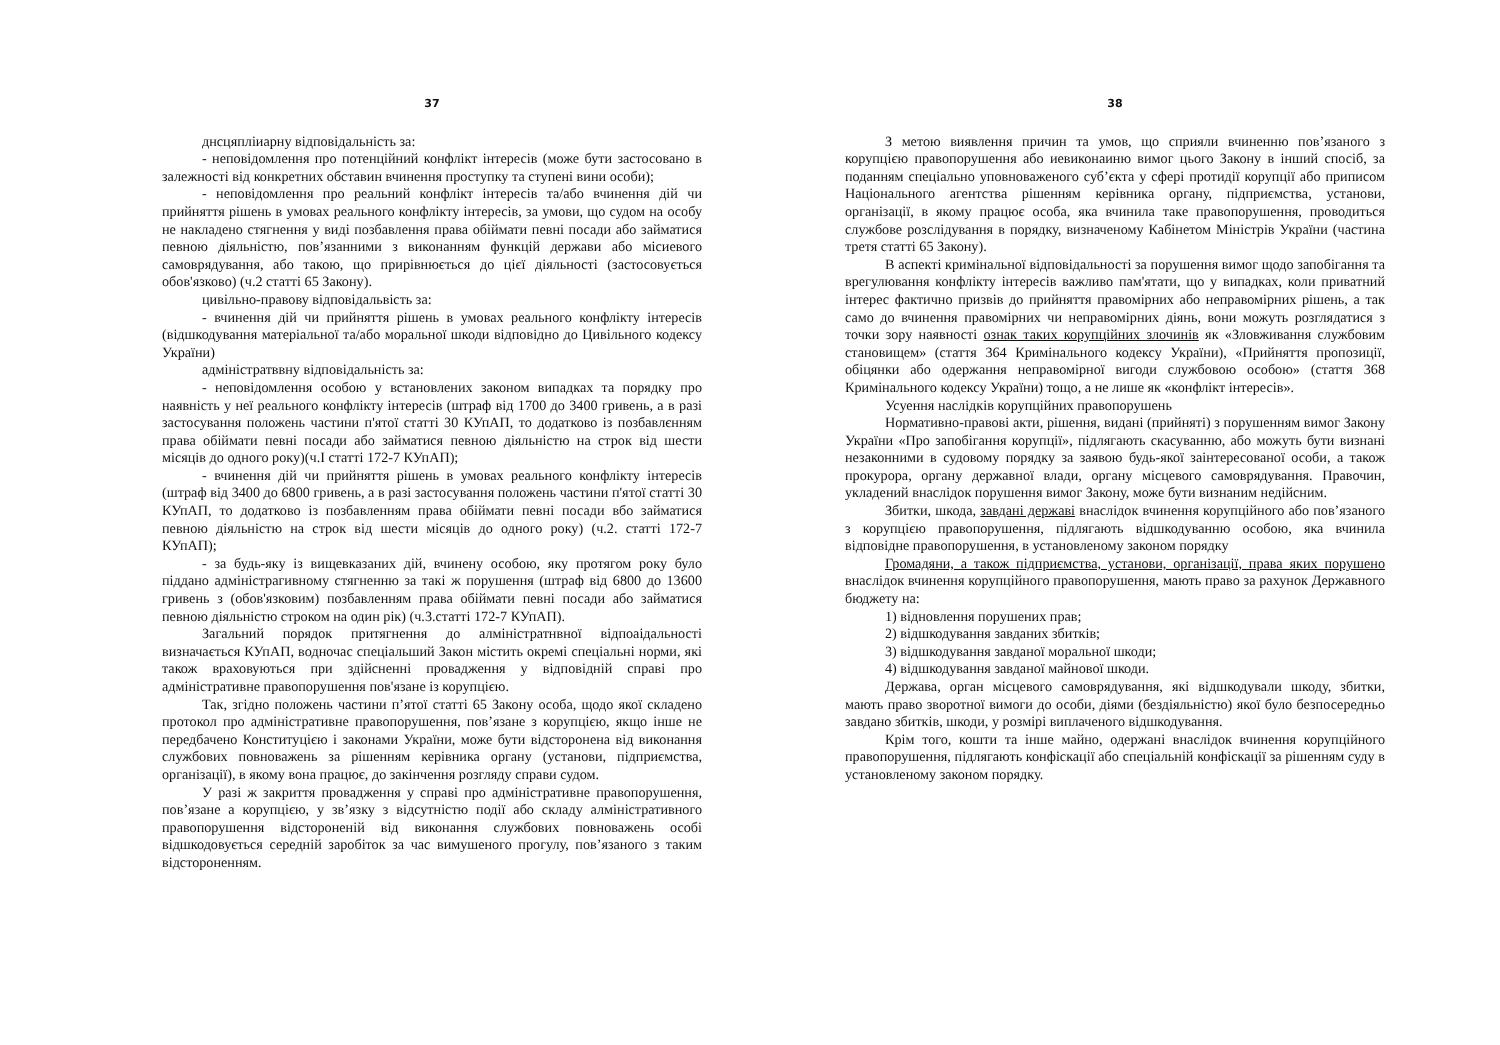37
днсцяпліиарну відповідальність за:
- неповідомлення про потенційний конфлікт інтересів (може бути застосовано в залежності від конкретних обставин вчинення проступку та ступені вини особи);
- неповідомлення про реальний конфлікт інтересів та/або вчинення дій чи прийняття рішень в умовах реального конфлікту інтересів, за умови, що судом на особу не накладено стягнення у виді позбавлення права обіймати певні посади або займатися певною діяльністю, пов’язанними з виконанням функцій держави або місиевого самоврядування, або такою, що прирівнюється до цієї діяльності (застосовується обов'язково) (ч.2 статті 65 Закону).
цивільно-правову відповідальвість за:
- вчинення дій чи прийняття рішень в умовах реального конфлікту інтересів (відшкодування матеріальної та/або моральної шкоди відповідно до Цивільного кодексу України)
адміністратввну відповідальність за:
- неповідомлення особою у встановлених законом випадках та порядку про наявність у неї реального конфлікту інтересів (штраф від 1700 до 3400 гривень, а в разі застосування положень частини п'ятої статті 30 КУпАП, то додатково із позбавлєнням права обіймати певні посади або займатися певною діяльністю на строк від шести місяців до одного року)(ч.І статті 172-7 КУпАП);
- вчинення дій чи прийняття рішень в умовах реального конфлікту інтересів (штраф від 3400 до 6800 гривень, а в разі застосування положень частини п'ятої статті 30 КУпАП, то додатково із позбавленням права обіймати певні посади вбо займатися певною діяльністю на строк від шести місяців до одного року) (ч.2. статті 172-7 КУпАП);
- за будь-яку із вищевказаних дій, вчинену особою, яку протягом року було піддано адміністрагивному стягненню за такі ж порушення (штраф від 6800 до 13600 гривень з (обов'язковим) позбавленням права обіймати певні посади або займатися певною діяльністю строком на один рік) (ч.3.статті 172-7 КУпАП).
Загальний порядок притягнення до алміністратнвної відпоаідальності визначається КУпАП, водночас спеціальший Закон містить окремі спеціальні норми, які також враховуються при здійсненні провадження у відповідній справі про адміністративне правопорушення пов'язане із корупцією.
Так, згідно положень частини п’ятої статті 65 Закону особа, щодо якої складено протокол про адміністративне правопорушення, пов’язане з корупцією, якщо інше не передбачено Конституцією і законами України, може бути відсторонена від виконання службових повноважень за рішенням керівника органу (установи, підприємства, організації), в якому вона працює, до закінчення розгляду справи судом.
У разі ж закриття провадження у справі про адміністративне правопорушення, пов’язане а корупцією, у зв’язку з відсутністю події або складу алміністративного правопорушення відстороненій від виконання службових повноважень особі відшкодовується середній заробіток за час вимушеного прогулу, пов’язаного з таким відстороненням.
38
З метою виявлення причин та умов, що сприяли вчиненню пов’язаного з корупцією правопорушення або иевиконаиню вимог цього Закону в інший спосіб, за поданням спеціально уповноваженого суб’єкта у сфері протидії корупції або приписом Національного агентства рішенням керівника органу, підприємства, установи, організації, в якому працює особа, яка вчинила таке правопорушення, проводиться службове розслідування в порядку, визначеному Кабінетом Міністрів України (частина третя статті 65 Закону).
В аспекті кримінальної відповідальності за порушення вимог щодо запобігання та врегулювання конфлікту інтересів важливо пам'ятати, що у випадках, коли приватний інтерес фактично призвів до прийняття правомірних або неправомірних рішень, а так само до вчинення правомірних чи неправомірних діянь, вони можуть розглядатися з точки зору наявності ознак таких корупційних злочинів як «Зловживання службовим становищем» (стаття 364 Кримінального кодексу України), «Прийняття пропозиції, обіцянки або одержання неправомірної вигоди службовою особою» (стаття 368 Кримінального кодексу України) тощо, а не лише як «конфлікт інтересів».
Усуення наслідків корупційних правопорушень
Нормативно-правові акти, рішення, видані (прийняті) з порушенням вимог Закону України «Про запобігання корупції», підлягають скасуванню, або можуть бути визнані незаконними в судовому порядку за заявою будь-якої заінтересованої особи, а також прокурора, органу державної влади, органу місцевого самоврядування. Правочин, укладений внаслідок порушення вимог Закону, може бути визнаним недійсним.
Збитки, шкода, завдані державі внаслідок вчинення корупційного або пов’язаного з корупцією правопорушення, підлягають відшкодуванню особою, яка вчинила відповідне правопорушення, в установленому законом порядку
Громадяни, а також підприємства, установи, організації, права яких порушено внаслідок вчинення корупційного правопорушення, мають право за рахунок Державного бюджету на:
1) відновлення порушених прав;
2) відшкодування завданих збитків;
3) відшкодування завданої моральної шкоди;
4) відшкодування завданої майнової шкоди.
Держава, орган місцевого самоврядування, які відшкодували шкоду, збитки, мають право зворотної вимоги до особи, діями (бездіяльністю) якої було безпосередньо завдано збитків, шкоди, у розмірі виплаченого відшкодування.
Крім того, кошти та інше майно, одержані внаслідок вчинення корупційного правопорушення, підлягають конфіскації або спеціальній конфіскації за рішенням суду в установленому законом порядку.